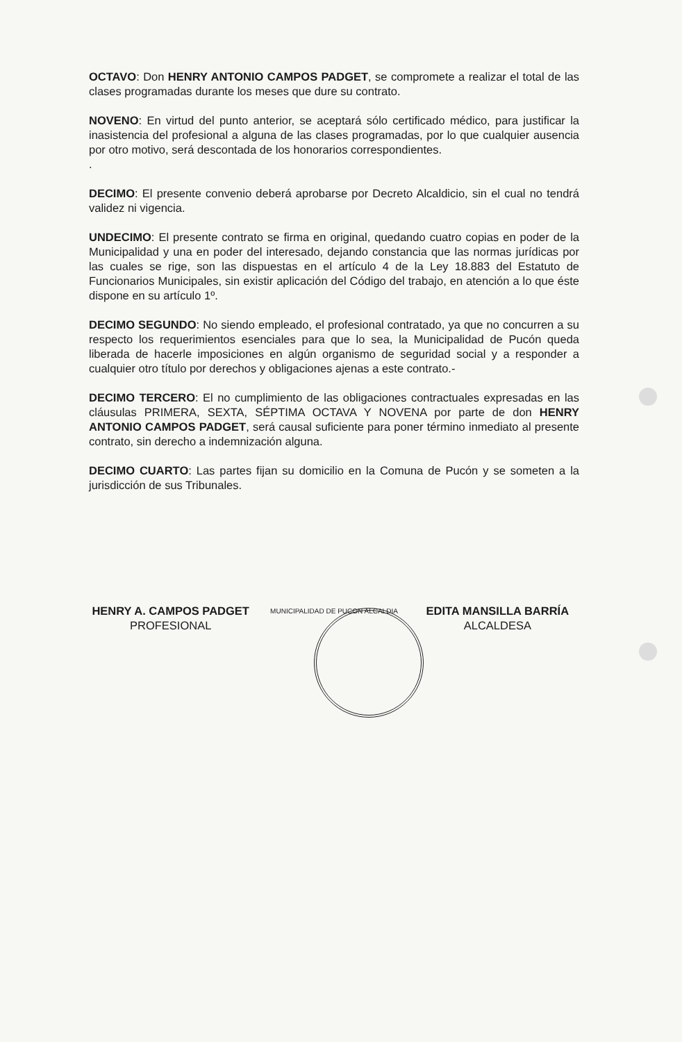OCTAVO: Don HENRY ANTONIO CAMPOS PADGET, se compromete a realizar el total de las clases programadas durante los meses que dure su contrato.
NOVENO: En virtud del punto anterior, se aceptará sólo certificado médico, para justificar la inasistencia del profesional a alguna de las clases programadas, por lo que cualquier ausencia por otro motivo, será descontada de los honorarios correspondientes.
.
DECIMO: El presente convenio deberá aprobarse por Decreto Alcaldicio, sin el cual no tendrá validez ni vigencia.
UNDECIMO: El presente contrato se firma en original, quedando cuatro copias en poder de la Municipalidad y una en poder del interesado, dejando constancia que las normas jurídicas por las cuales se rige, son las dispuestas en el artículo 4 de la Ley 18.883 del Estatuto de Funcionarios Municipales, sin existir aplicación del Código del trabajo, en atención a lo que éste dispone en su artículo 1º.
DECIMO SEGUNDO: No siendo empleado, el profesional contratado, ya que no concurren a su respecto los requerimientos esenciales para que lo sea, la Municipalidad de Pucón queda liberada de hacerle imposiciones en algún organismo de seguridad social y a responder a cualquier otro título por derechos y obligaciones ajenas a este contrato.-
DECIMO TERCERO: El no cumplimiento de las obligaciones contractuales expresadas en las cláusulas PRIMERA, SEXTA, SÉPTIMA OCTAVA Y NOVENA por parte de don HENRY ANTONIO CAMPOS PADGET, será causal suficiente para poner término inmediato al presente contrato, sin derecho a indemnización alguna.
DECIMO CUARTO: Las partes fijan su domicilio en la Comuna de Pucón y se someten a la jurisdicción de sus Tribunales.
HENRY A. CAMPOS PADGET
PROFESIONAL
MUNICIPALIDAD DE PUCON ALCALDIA
EDITA MANSILLA BARRÍA
ALCALDESA